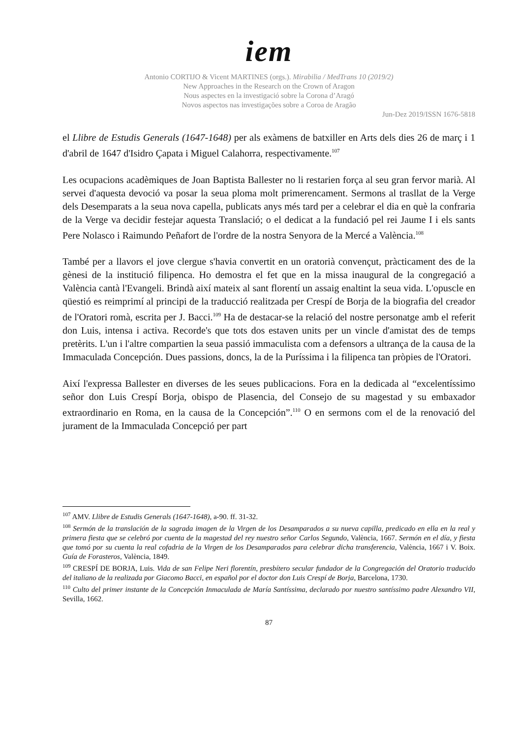iem
Antonio CORTIJO & Vicent MARTINES (orgs.). Mirabilia / MedTrans 10 (2019/2)
New Approaches in the Research on the Crown of Aragon
Nous aspectes en la investigació sobre la Corona d’Aragó
Novos aspectos nas investigações sobre a Coroa de Aragão
Jun-Dez 2019/ISSN 1676-5818
el Llibre de Estudis Generals (1647-1648) per als exàmens de batxiller en Arts dels dies 26 de març i 1 d'abril de 1647 d'Isidro Çapata i Miguel Calahorra, respectivamente.<sup>107</sup>
Les ocupacions acadèmiques de Joan Baptista Ballester no li restarien força al seu gran fervor marià. Al servei d'aquesta devoció va posar la seua ploma molt primerencament. Sermons al trasllat de la Verge dels Desemparats a la seua nova capella, publicats anys més tard per a celebrar el dia en què la confraria de la Verge va decidir festejar aquesta Translació; o el dedicat a la fundació pel rei Jaume I i els sants Pere Nolasco i Raimundo Peñafort de l'ordre de la nostra Senyora de la Mercé a València.<sup>108</sup>
També per a llavors el jove clergue s'havia convertit en un oratorià convençut, pràcticament des de la gènesi de la institució filipenca. Ho demostra el fet que en la missa inaugural de la congregació a València cantà l'Evangeli. Brindà així mateix al sant florentí un assaig enaltint la seua vida. L'opuscle en qüestió es reimprimí al principi de la traducció realitzada per Crespí de Borja de la biografia del creador de l'Oratori romà, escrita per J. Bacci.<sup>109</sup> Ha de destacar-se la relació del nostre personatge amb el referit don Luis, intensa i activa. Recorde's que tots dos estaven units per un vincle d'amistat des de temps pretèrits. L'un i l'altre compartien la seua passió immaculista com a defensors a ultrança de la causa de la Immaculada Concepción. Dues passions, doncs, la de la Puríssima i la filipenca tan pròpies de l'Oratori.
Així l'expressa Ballester en diverses de les seues publicacions. Fora en la dedicada al “excelentíssimo señor don Luis Crespí Borja, obispo de Plasencia, del Consejo de su magestad y su embaxador extraordinario en Roma, en la causa de la Concepción”.<sup>110</sup> O en sermons com el de la renovació del jurament de la Immaculada Concepció per part
<sup>107</sup> AMV. Llibre de Estudis Generals (1647-1648), a-90. ff. 31-32.
<sup>108</sup> Sermón de la translación de la sagrada imagen de la Virgen de los Desamparados a su nueva capilla, predicado en ella en la real y primera fiesta que se celebró por cuenta de la magestad del rey nuestro señor Carlos Segundo, València, 1667. Sermón en el día, y fiesta que tomó por su cuenta la real cofadria de la Virgen de los Desamparados para celebrar dicha transferencia, València, 1667 i V. Boix. Guía de Forasteros, València, 1849.
<sup>109</sup> CRESPÍ DE BORJA, Luis. Vida de san Felipe Neri florentín, presbítero secular fundador de la Congregación del Oratorio traducido del italiano de la realizada por Giacomo Bacci, en español por el doctor don Luis Crespí de Borja, Barcelona, 1730.
<sup>110</sup> Culto del primer instante de la Concepción Inmaculada de María Santíssima, declarado por nuestro santíssimo padre Alexandro VII, Sevilla, 1662.
87